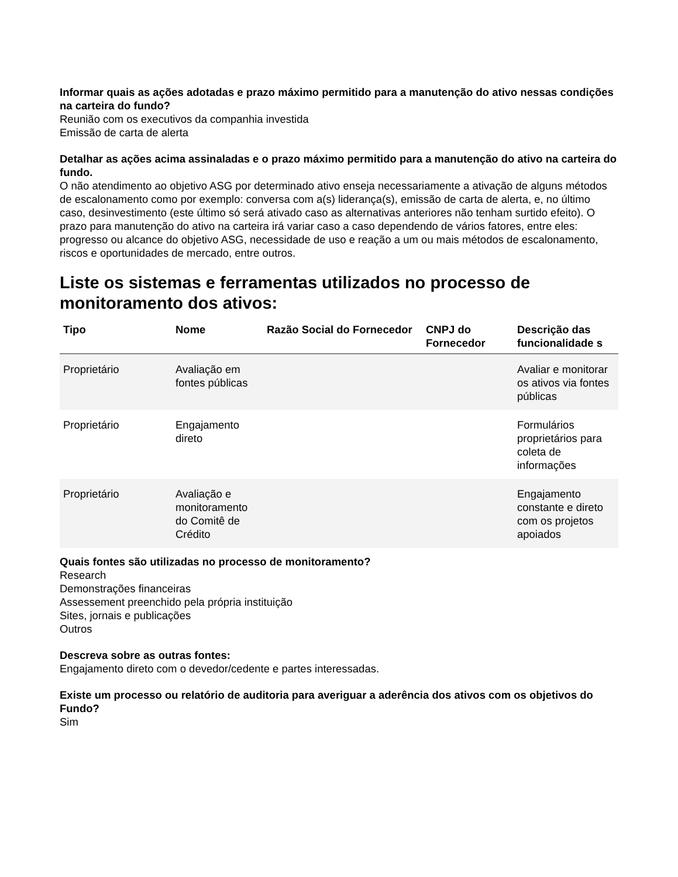Informar quais as ações adotadas e prazo máximo permitido para a manutenção do ativo nessas condições na carteira do fundo?
Reunião com os executivos da companhia investida
Emissão de carta de alerta
Detalhar as ações acima assinaladas e o prazo máximo permitido para a manutenção do ativo na carteira do fundo.
O não atendimento ao objetivo ASG por determinado ativo enseja necessariamente a ativação de alguns métodos de escalonamento como por exemplo: conversa com a(s) liderança(s), emissão de carta de alerta, e, no último caso, desinvestimento (este último só será ativado caso as alternativas anteriores não tenham surtido efeito). O prazo para manutenção do ativo na carteira irá variar caso a caso dependendo de vários fatores, entre eles: progresso ou alcance do objetivo ASG, necessidade de uso e reação a um ou mais métodos de escalonamento, riscos e oportunidades de mercado, entre outros.
Liste os sistemas e ferramentas utilizados no processo de monitoramento dos ativos:
| Tipo | Nome | Razão Social do Fornecedor | CNPJ do Fornecedor | Descrição das funcionalidade s |
| --- | --- | --- | --- | --- |
| Proprietário | Avaliação em fontes públicas | | | Avaliar e monitorar os ativos via fontes públicas |
| Proprietário | Engajamento direto | | | Formulários proprietários para coleta de informações |
| Proprietário | Avaliação e monitoramento do Comitê de Crédito | | | Engajamento constante e direto com os projetos apoiados |
Quais fontes são utilizadas no processo de monitoramento?
Research
Demonstrações financeiras
Assessement preenchido pela própria instituição
Sites, jornais e publicações
Outros
Descreva sobre as outras fontes:
Engajamento direto com o devedor/cedente e partes interessadas.
Existe um processo ou relatório de auditoria para averiguar a aderência dos ativos com os objetivos do Fundo?
Sim